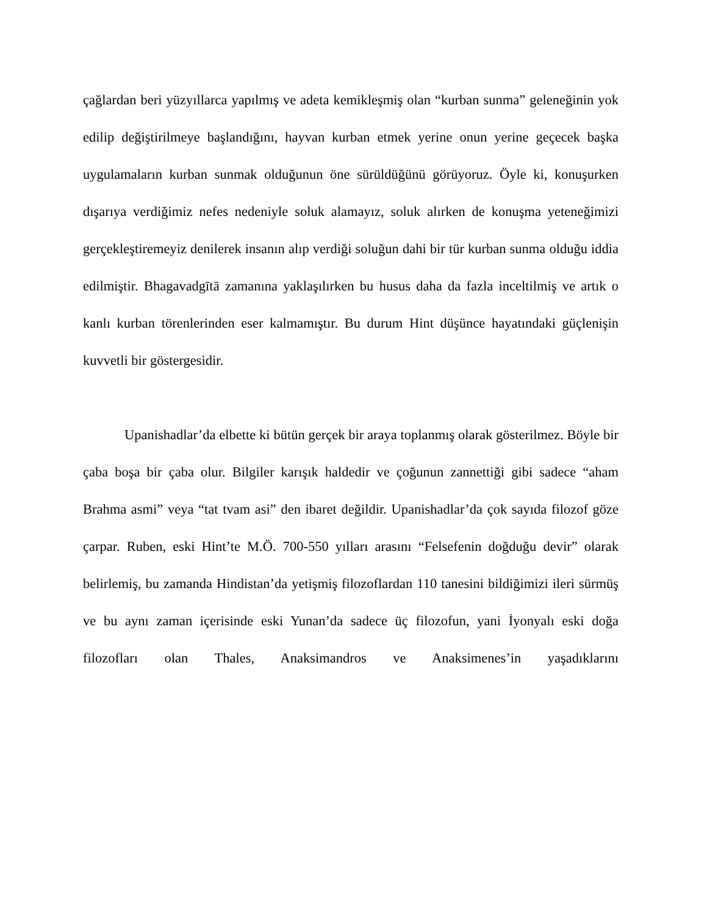çağlardan beri yüzyıllarca yapılmış ve adeta kemikleşmiş olan “kurban sunma” geleneğinin yok edilip değiştirilmeye başlandığını, hayvan kurban etmek yerine onun yerine geçecek başka uygulamaların kurban sunmak olduğunun öne sürüldüğünü görüyoruz. Öyle ki, konuşurken dışarıya verdiğimiz nefes nedeniyle soluk alamayız, soluk alırken de konuşma yeteneğimizi gerçekleştiremeyiz denilerek insanın alıp verdiği soluğun dahi bir tür kurban sunma olduğu iddia edilmiştir. Bhagavadgītā zamanına yaklaşılırken bu husus daha da fazla inceltilmiş ve artık o kanlı kurban törenlerinden eser kalmamıştır. Bu durum Hint düşünce hayatındaki güçlenişin kuvvetli bir göstergesidir.
Upanishadlar’da elbette ki bütün gerçek bir araya toplanmış olarak gösterilmez. Böyle bir çaba boşa bir çaba olur. Bilgiler karışık haldedir ve çoğunun zannettiği gibi sadece “aham Brahma asmi” veya “tat tvam asi” den ibaret değildir. Upanishadlar’da çok sayıda filozof göze çarpar. Ruben, eski Hint’te M.Ö. 700-550 yılları arasını “Felsefenin doğduğu devir” olarak belirlemiş, bu zamanda Hindistan’da yetişmiş filozoflardan 110 tanesini bildiğimizi ileri sürmüş ve bu aynı zaman içerisinde eski Yunan’da sadece üç filozofun, yani İyonyalı eski doğa filozofları olan Thales, Anaksimandros ve Anaksimenes’in yaşadıklarını